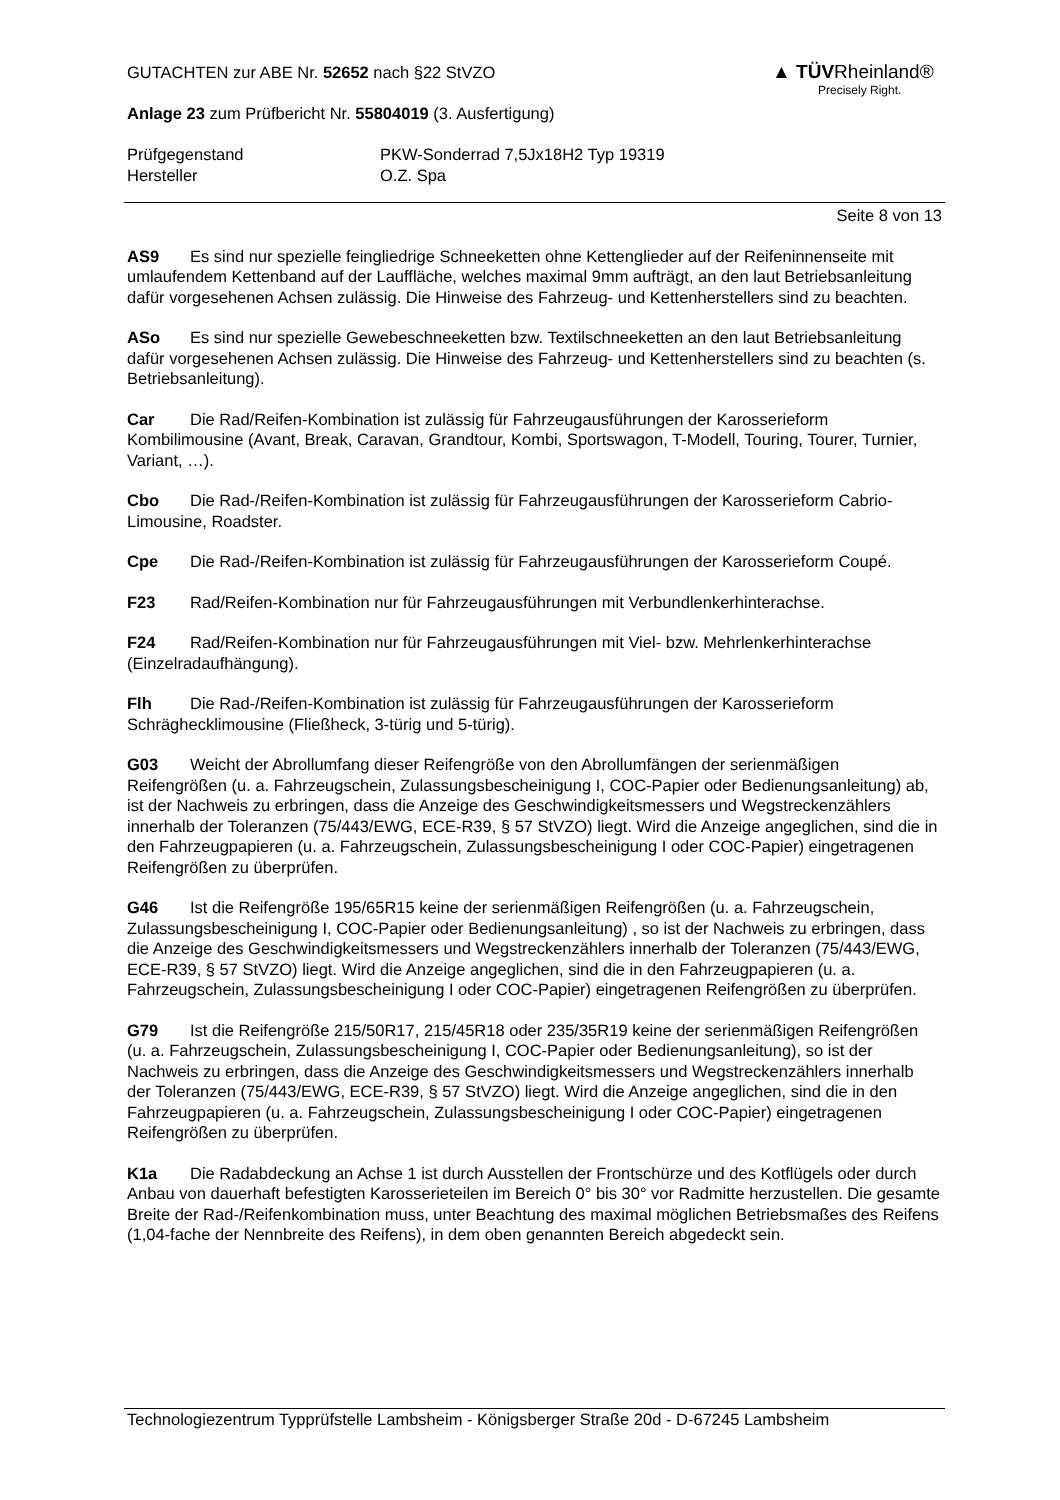▲ TÜVRheinland®
Precisely Right.
GUTACHTEN zur ABE Nr. 52652 nach §22 StVZO
Anlage 23 zum Prüfbericht Nr. 55804019 (3. Ausfertigung)
Prüfgegenstand
Hersteller
PKW-Sonderrad 7,5Jx18H2 Typ 19319
O.Z. Spa
Seite 8 von 13
AS9 Es sind nur spezielle feingliedrige Schneeketten ohne Kettenglieder auf der Reifeninnenseite mit umlaufendem Kettenband auf der Lauffläche, welches maximal 9mm aufträgt, an den laut Betriebsanleitung dafür vorgesehenen Achsen zulässig. Die Hinweise des Fahrzeug- und Kettenherstellers sind zu beachten.
ASo Es sind nur spezielle Gewebeschneeketten bzw. Textilschneeketten an den laut Betriebsanleitung dafür vorgesehenen Achsen zulässig. Die Hinweise des Fahrzeug- und Kettenherstellers sind zu beachten (s. Betriebsanleitung).
Car Die Rad/Reifen-Kombination ist zulässig für Fahrzeugausführungen der Karosserieform Kombilimousine (Avant, Break, Caravan, Grandtour, Kombi, Sportswagon, T-Modell, Touring, Tourer, Turnier, Variant, …).
Cbo Die Rad-/Reifen-Kombination ist zulässig für Fahrzeugausführungen der Karosserieform Cabrio-Limousine, Roadster.
Cpe Die Rad-/Reifen-Kombination ist zulässig für Fahrzeugausführungen der Karosserieform Coupé.
F23 Rad/Reifen-Kombination nur für Fahrzeugausführungen mit Verbundlenkerhinterachse.
F24 Rad/Reifen-Kombination nur für Fahrzeugausführungen mit Viel- bzw. Mehrlenkerhinterachse (Einzelradaufhängung).
Flh Die Rad-/Reifen-Kombination ist zulässig für Fahrzeugausführungen der Karosserieform Schräghecklimousine (Fließheck, 3-türig und 5-türig).
G03 Weicht der Abrollumfang dieser Reifengröße von den Abrollumfängen der serienmäßigen Reifengrößen (u. a. Fahrzeugschein, Zulassungsbescheinigung I, COC-Papier oder Bedienungsanleitung) ab, ist der Nachweis zu erbringen, dass die Anzeige des Geschwindigkeitsmessers und Wegstreckenzählers innerhalb der Toleranzen (75/443/EWG, ECE-R39, § 57 StVZO) liegt. Wird die Anzeige angeglichen, sind die in den Fahrzeugpapieren (u. a. Fahrzeugschein, Zulassungsbescheinigung I oder COC-Papier) eingetragenen Reifengrößen zu überprüfen.
G46 Ist die Reifengröße 195/65R15 keine der serienmäßigen Reifengrößen (u. a. Fahrzeugschein, Zulassungsbescheinigung I, COC-Papier oder Bedienungsanleitung) , so ist der Nachweis zu erbringen, dass die Anzeige des Geschwindigkeitsmessers und Wegstreckenzählers innerhalb der Toleranzen (75/443/EWG, ECE-R39, § 57 StVZO) liegt. Wird die Anzeige angeglichen, sind die in den Fahrzeugpapieren (u. a. Fahrzeugschein, Zulassungsbescheinigung I oder COC-Papier) eingetragenen Reifengrößen zu überprüfen.
G79 Ist die Reifengröße 215/50R17, 215/45R18 oder 235/35R19 keine der serienmäßigen Reifengrößen (u. a. Fahrzeugschein, Zulassungsbescheinigung I, COC-Papier oder Bedienungsanleitung), so ist der Nachweis zu erbringen, dass die Anzeige des Geschwindigkeitsmessers und Wegstreckenzählers innerhalb der Toleranzen (75/443/EWG, ECE-R39, § 57 StVZO) liegt. Wird die Anzeige angeglichen, sind die in den Fahrzeugpapieren (u. a. Fahrzeugschein, Zulassungsbescheinigung I oder COC-Papier) eingetragenen Reifengrößen zu überprüfen.
K1a Die Radabdeckung an Achse 1 ist durch Ausstellen der Frontschürze und des Kotflügels oder durch Anbau von dauerhaft befestigten Karosserieteilen im Bereich 0° bis 30° vor Radmitte herzustellen. Die gesamte Breite der Rad-/Reifenkombination muss, unter Beachtung des maximal möglichen Betriebsmaßes des Reifens (1,04-fache der Nennbreite des Reifens), in dem oben genannten Bereich abgedeckt sein.
Technologiezentrum Typprüfstelle Lambsheim - Königsberger Straße 20d - D-67245 Lambsheim